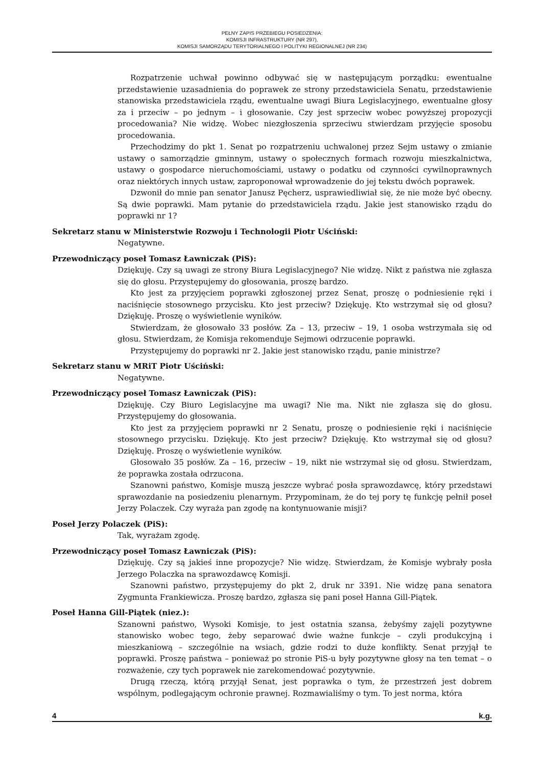PEŁNY ZAPIS PRZEBIEGU POSIEDZENIA:
KOMISJI INFRASTRUKTURY (NR 297),
KOMISJI SAMORZĄDU TERYTORIALNEGO I POLITYKI REGIONALNEJ (NR 234)
Rozpatrzenie uchwał powinno odbywać się w następującym porządku: ewentualne przedstawienie uzasadnienia do poprawek ze strony przedstawiciela Senatu, przedstawienie stanowiska przedstawiciela rządu, ewentualne uwagi Biura Legislacyjnego, ewentualne głosy za i przeciw – po jednym – i głosowanie. Czy jest sprzeciw wobec powyższej propozycji procedowania? Nie widzę. Wobec niezgłoszenia sprzeciwu stwierdzam przyjęcie sposobu procedowania.
Przechodzimy do pkt 1. Senat po rozpatrzeniu uchwalonej przez Sejm ustawy o zmianie ustawy o samorządzie gminnym, ustawy o społecznych formach rozwoju mieszkalnictwa, ustawy o gospodarce nieruchomościami, ustawy o podatku od czynności cywilnoprawnych oraz niektórych innych ustaw, zaproponował wprowadzenie do jej tekstu dwóch poprawek.
Dzwonił do mnie pan senator Janusz Pęcherz, usprawiedliwiał się, że nie może być obecny. Są dwie poprawki. Mam pytanie do przedstawiciela rządu. Jakie jest stanowisko rządu do poprawki nr 1?
Sekretarz stanu w Ministerstwie Rozwoju i Technologii Piotr Uściński:
Negatywne.
Przewodniczący poseł Tomasz Ławniczak (PiS):
Dziękuję. Czy są uwagi ze strony Biura Legislacyjnego? Nie widzę. Nikt z państwa nie zgłasza się do głosu. Przystępujemy do głosowania, proszę bardzo.
Kto jest za przyjęciem poprawki zgłoszonej przez Senat, proszę o podniesienie ręki i naciśnięcie stosownego przycisku. Kto jest przeciw? Dziękuję. Kto wstrzymał się od głosu? Dziękuję. Proszę o wyświetlenie wyników.
Stwierdzam, że głosowało 33 posłów. Za – 13, przeciw – 19, 1 osoba wstrzymała się od głosu. Stwierdzam, że Komisja rekomenduje Sejmowi odrzucenie poprawki.
Przystępujemy do poprawki nr 2. Jakie jest stanowisko rządu, panie ministrze?
Sekretarz stanu w MRiT Piotr Uściński:
Negatywne.
Przewodniczący poseł Tomasz Ławniczak (PiS):
Dziękuję. Czy Biuro Legislacyjne ma uwagi? Nie ma. Nikt nie zgłasza się do głosu. Przystępujemy do głosowania.
Kto jest za przyjęciem poprawki nr 2 Senatu, proszę o podniesienie ręki i naciśnięcie stosownego przycisku. Dziękuję. Kto jest przeciw? Dziękuję. Kto wstrzymał się od głosu? Dziękuję. Proszę o wyświetlenie wyników.
Głosowało 35 posłów. Za – 16, przeciw – 19, nikt nie wstrzymał się od głosu. Stwierdzam, że poprawka została odrzucona.
Szanowni państwo, Komisje muszą jeszcze wybrać posła sprawozdawcę, który przedstawi sprawozdanie na posiedzeniu plenarnym. Przypominam, że do tej pory tę funkcję pełnił poseł Jerzy Polaczek. Czy wyraża pan zgodę na kontynuowanie misji?
Poseł Jerzy Polaczek (PiS):
Tak, wyrażam zgodę.
Przewodniczący poseł Tomasz Ławniczak (PiS):
Dziękuję. Czy są jakieś inne propozycje? Nie widzę. Stwierdzam, że Komisje wybrały posła Jerzego Polaczka na sprawozdawcę Komisji.
Szanowni państwo, przystępujemy do pkt 2, druk nr 3391. Nie widzę pana senatora Zygmunta Frankiewicza. Proszę bardzo, zgłasza się pani poseł Hanna Gill-Piątek.
Poseł Hanna Gill-Piątek (niez.):
Szanowni państwo, Wysoki Komisje, to jest ostatnia szansa, żebyśmy zajęli pozytywne stanowisko wobec tego, żeby separować dwie ważne funkcje – czyli produkcyjną i mieszkaniową – szczególnie na wsiach, gdzie rodzi to duże konflikty. Senat przyjął te poprawki. Proszę państwa – ponieważ po stronie PiS-u były pozytywne głosy na ten temat – o rozważenie, czy tych poprawek nie zarekomendować pozytywnie.
Drugą rzeczą, którą przyjął Senat, jest poprawka o tym, że przestrzeń jest dobrem wspólnym, podlegającym ochronie prawnej. Rozmawialiśmy o tym. To jest norma, która
4 k.g.